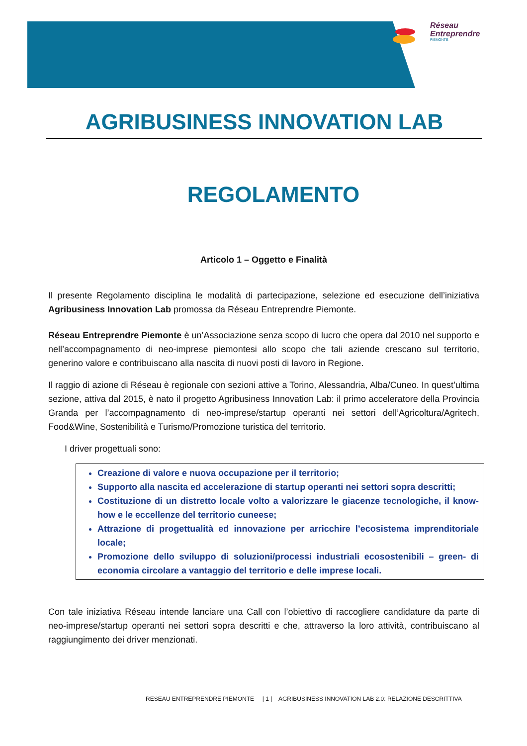Réseau
Entreprendre
PIEMONTE
AGRIBUSINESS INNOVATION LAB
REGOLAMENTO
Articolo 1 – Oggetto e Finalità
Il presente Regolamento disciplina le modalità di partecipazione, selezione ed esecuzione dell’iniziativa Agribusiness Innovation Lab promossa da Réseau Entreprendre Piemonte.
Réseau Entreprendre Piemonte è un’Associazione senza scopo di lucro che opera dal 2010 nel supporto e nell’accompagnamento di neo-imprese piemontesi allo scopo che tali aziende crescano sul territorio, generino valore e contribuiscano alla nascita di nuovi posti di lavoro in Regione.
Il raggio di azione di Réseau è regionale con sezioni attive a Torino, Alessandria, Alba/Cuneo. In quest’ultima sezione, attiva dal 2015, è nato il progetto Agribusiness Innovation Lab: il primo acceleratore della Provincia Granda per l’accompagnamento di neo-imprese/startup operanti nei settori dell’Agricoltura/Agritech, Food&Wine, Sostenibilità e Turismo/Promozione turistica del territorio.
I driver progettuali sono:
Creazione di valore e nuova occupazione per il territorio;
Supporto alla nascita ed accelerazione di startup operanti nei settori sopra descritti;
Costituzione di un distretto locale volto a valorizzare le giacenze tecnologiche, il know-how e le eccellenze del territorio cuneese;
Attrazione di progettualità ed innovazione per arricchire l’ecosistema imprenditoriale locale;
Promozione dello sviluppo di soluzioni/processi industriali ecosostenibili – green- di economia circolare a vantaggio del territorio e delle imprese locali.
Con tale iniziativa Réseau intende lanciare una Call con l’obiettivo di raccogliere candidature da parte di neo-imprese/startup operanti nei settori sopra descritti e che, attraverso la loro attività, contribuiscano al raggiungimento dei driver menzionati.
RESEAU ENTREPRENDRE PIEMONTE | 1 | AGRIBUSINESS INNOVATION LAB 2.0: RELAZIONE DESCRITTIVA